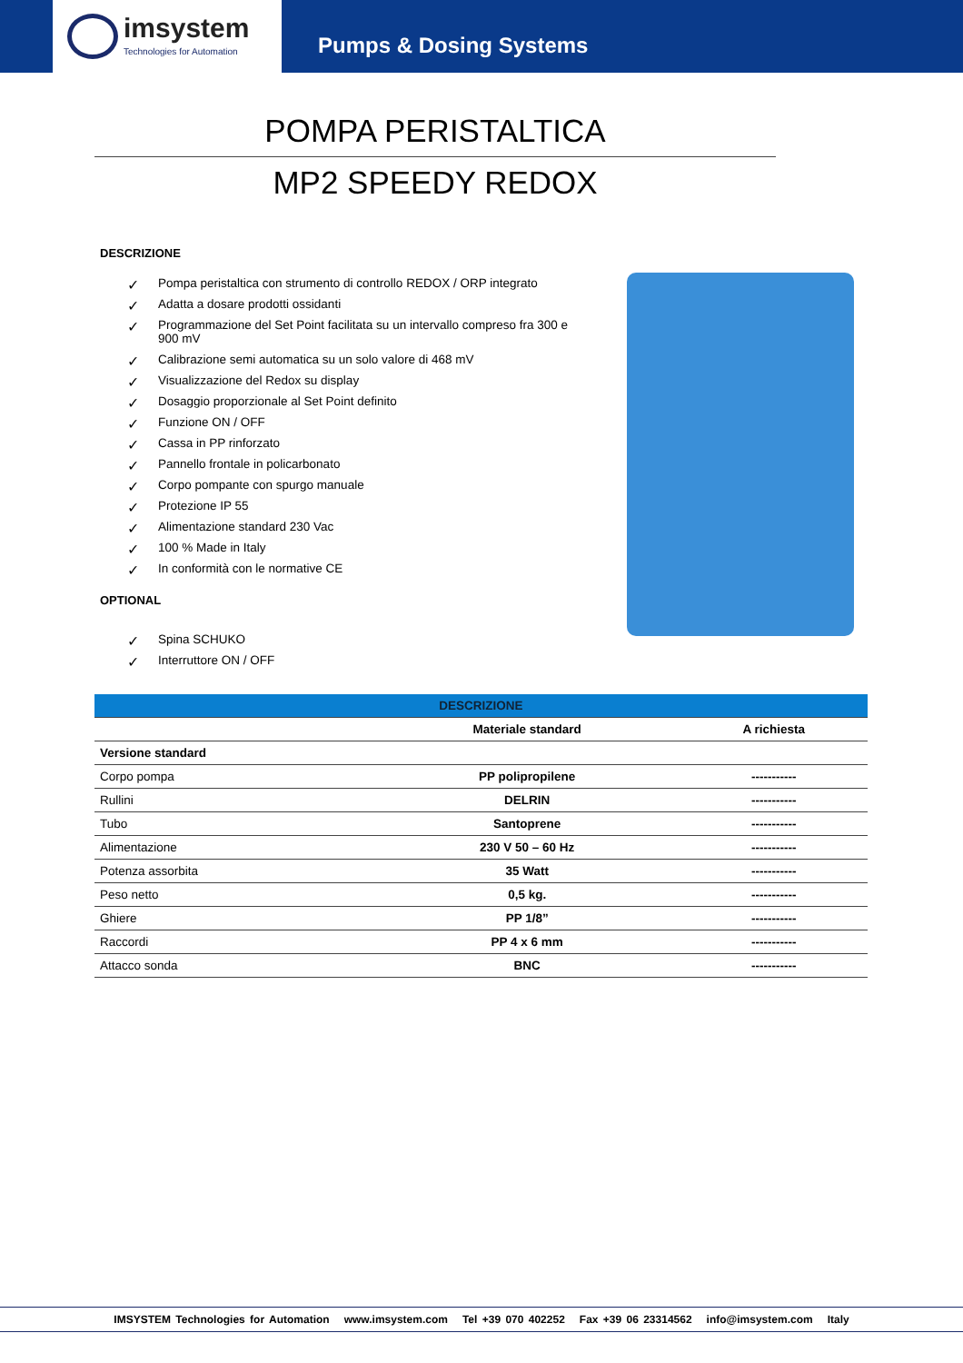imsystem
Technologies for Automation
Pumps & Dosing Systems
POMPA PERISTALTICA
MP2 SPEEDY REDOX
DESCRIZIONE
✓ Pompa peristaltica con strumento di controllo REDOX / ORP integrato
✓ Adatta a dosare prodotti ossidanti
✓ Programmazione del Set Point facilitata su un intervallo compreso fra 300 e 900 mV
✓ Calibrazione semi automatica su un solo valore di 468 mV
✓ Visualizzazione del Redox su display
✓ Dosaggio proporzionale al Set Point definito
✓ Funzione ON / OFF
✓ Cassa in PP rinforzato
✓ Pannello frontale in policarbonato
✓ Corpo pompante con spurgo manuale
✓ Protezione IP 55
✓ Alimentazione standard 230 Vac
✓ 100 % Made in Italy
✓ In conformità con le normative CE
OPTIONAL
✓ Spina SCHUKO
✓ Interruttore ON / OFF
| DESCRIZIONE | | |
| --- | --- | --- |
| | Materiale standard | A richiesta |
| Versione standard | | |
| Corpo pompa | PP polipropilene | ----------- |
| Rullini | DELRIN | ----------- |
| Tubo | Santoprene | ----------- |
| Alimentazione | 230 V 50 – 60 Hz | ----------- |
| Potenza assorbita | 35 Watt | ----------- |
| Peso netto | 0,5 kg. | ----------- |
| Ghiere | PP 1/8” | ----------- |
| Raccordi | PP 4 x 6 mm | ----------- |
| Attacco sonda | BNC | ----------- |
IMSYSTEM Technologies for Automation www.imsystem.com Tel +39 070 402252 Fax +39 06 23314562 info@imsystem.com Italy